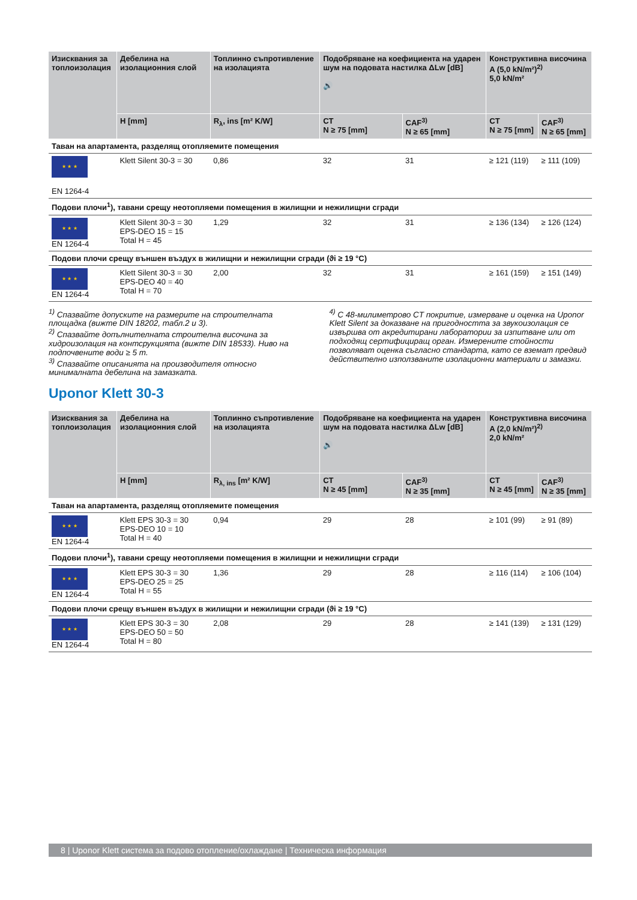| Изисквания за топлоизолация | Дебелина на изолационния слой | Топлинно съпротивление на изолацията | Подобряване на коефициента на ударен шум на подовата настилка ΔLw [dB] 🔊 | | Конструктивна височина A (5,0 kN/m²)<sup>2)</sup> 5,0 kN/m² | |
| --- | --- | --- | --- | --- | --- | --- |
| | H [mm] | R<sub>λ</sub>, ins [m² K/W] | CT N ≥ 75 [mm] | CAF<sup>3)</sup> N ≥ 65 [mm] | CT N ≥ 75 [mm] | CAF<sup>3)</sup> N ≥ 65 [mm] |
| Таван на апартамента, разделящ отопляемите помещения | | | | | | |
| ★ ★ ★ EN 1264-4 | Klett Silent 30-3 = 30 | 0,86 | 32 | 31 | ≥ 121 (119) | ≥ 111 (109) |
| Подови плочи<sup>1</sup>), тавани срещу неотопляеми помещения в жилищни и нежилищни сгради | | | | | | |
| ★ ★ ★ EN 1264-4 | Klett Silent 30-3 = 30 EPS-DEO 15 = 15 Total H = 45 | 1,29 | 32 | 31 | ≥ 136 (134) | ≥ 126 (124) |
| Подови плочи срещу външен въздух в жилищни и нежилищни сгради (ϑi ≥ 19 °C) | | | | | | |
| ★ ★ ★ EN 1264-4 | Klett Silent 30-3 = 30 EPS-DEO 40 = 40 Total H = 70 | 2,00 | 32 | 31 | ≥ 161 (159) | ≥ 151 (149) |
<sup>1)</sup> Спазвайте допуските на размерите на строителната площадка (вижте DIN 18202, табл.2 и 3).
<sup>2)</sup> Спазвайте допълнителната строителна височина за хидроизолация на контсрукцията (вижте DIN 18533). Ниво на подпочвените води ≥ 5 m.
<sup>3)</sup> Спазвайте описанията на производителя относно минималната дебелина на замазката.
<sup>4)</sup> С 48-милиметрово CT покритие, измерване и оценка на Uponor Klett Silent за доказване на пригодността за звукоизолация се извършва от акредитирани лаборатории за изпитване или от подходящ сертифициращ орган. Измерените стойности позволяват оценка съгласно стандарта, като се вземат предвид действително използваните изолационни материали и замазки.
Uponor Klett 30-3
| Изисквания за топлоизолация | Дебелина на изолационния слой | Топлинно съпротивление на изолацията | Подобряване на коефициента на ударен шум на подовата настилка ΔLw [dB] 🔊 | | Конструктивна височина A (2,0 kN/m²)<sup>2)</sup> 2,0 kN/m² | |
| --- | --- | --- | --- | --- | --- | --- |
| | H [mm] | R<sub>λ, ins</sub> [m² K/W] | CT N ≥ 45 [mm] | CAF<sup>3)</sup> N ≥ 35 [mm] | CT N ≥ 45 [mm] | CAF<sup>3)</sup> N ≥ 35 [mm] |
| Таван на апартамента, разделящ отопляемите помещения | | | | | | |
| ★ ★ ★ EN 1264-4 | Klett EPS 30-3 = 30 EPS-DEO 10 = 10 Total H = 40 | 0,94 | 29 | 28 | ≥ 101 (99) | ≥ 91 (89) |
| Подови плочи<sup>1</sup>), тавани срещу неотопляеми помещения в жилищни и нежилищни сгради | | | | | | |
| ★ ★ ★ EN 1264-4 | Klett EPS 30-3 = 30 EPS-DEO 25 = 25 Total H = 55 | 1,36 | 29 | 28 | ≥ 116 (114) | ≥ 106 (104) |
| Подови плочи срещу външен въздух в жилищни и нежилищни сгради (ϑi ≥ 19 °C) | | | | | | |
| ★ ★ ★ EN 1264-4 | Klett EPS 30-3 = 30 EPS-DEO 50 = 50 Total H = 80 | 2,08 | 29 | 28 | ≥ 141 (139) | ≥ 131 (129) |
8 | Uponor Klett система за подово отопление/охлаждане | Техническа информация